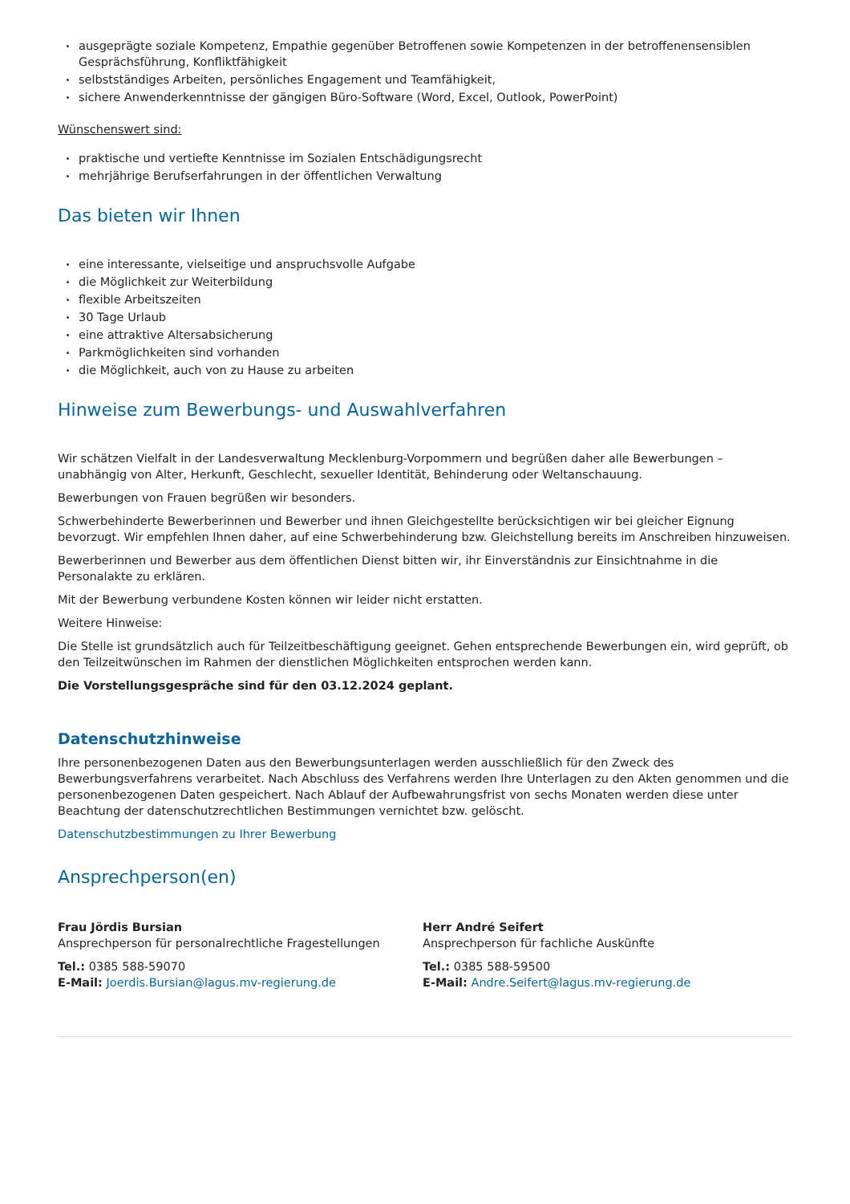ausgeprägte soziale Kompetenz, Empathie gegenüber Betroffenen sowie Kompetenzen in der betroffenensensiblen Gesprächsführung, Konfliktfähigkeit
selbstständiges Arbeiten, persönliches Engagement und Teamfähigkeit,
sichere Anwenderkenntnisse der gängigen Büro-Software (Word, Excel, Outlook, PowerPoint)
Wünschenswert sind:
praktische und vertiefte Kenntnisse im Sozialen Entschädigungsrecht
mehrjährige Berufserfahrungen in der öffentlichen Verwaltung
Das bieten wir Ihnen
eine interessante, vielseitige und anspruchsvolle Aufgabe
die Möglichkeit zur Weiterbildung
flexible Arbeitszeiten
30 Tage Urlaub
eine attraktive Altersabsicherung
Parkmöglichkeiten sind vorhanden
die Möglichkeit, auch von zu Hause zu arbeiten
Hinweise zum Bewerbungs- und Auswahlverfahren
Wir schätzen Vielfalt in der Landesverwaltung Mecklenburg-Vorpommern und begrüßen daher alle Bewerbungen – unabhängig von Alter, Herkunft, Geschlecht, sexueller Identität, Behinderung oder Weltanschauung.
Bewerbungen von Frauen begrüßen wir besonders.
Schwerbehinderte Bewerberinnen und Bewerber und ihnen Gleichgestellte berücksichtigen wir bei gleicher Eignung bevorzugt. Wir empfehlen Ihnen daher, auf eine Schwerbehinderung bzw. Gleichstellung bereits im Anschreiben hinzuweisen.
Bewerberinnen und Bewerber aus dem öffentlichen Dienst bitten wir, ihr Einverständnis zur Einsichtnahme in die Personalakte zu erklären.
Mit der Bewerbung verbundene Kosten können wir leider nicht erstatten.
Weitere Hinweise:
Die Stelle ist grundsätzlich auch für Teilzeitbeschäftigung geeignet. Gehen entsprechende Bewerbungen ein, wird geprüft, ob den Teilzeitwünschen im Rahmen der dienstlichen Möglichkeiten entsprochen werden kann.
Die Vorstellungsgespräche sind für den 03.12.2024 geplant.
Datenschutzhinweise
Ihre personenbezogenen Daten aus den Bewerbungsunterlagen werden ausschließlich für den Zweck des Bewerbungsverfahrens verarbeitet. Nach Abschluss des Verfahrens werden Ihre Unterlagen zu den Akten genommen und die personenbezogenen Daten gespeichert. Nach Ablauf der Aufbewahrungsfrist von sechs Monaten werden diese unter Beachtung der datenschutzrechtlichen Bestimmungen vernichtet bzw. gelöscht.
Datenschutzbestimmungen zu Ihrer Bewerbung
Ansprechperson(en)
Frau Jördis Bursian
Ansprechperson für personalrechtliche Fragestellungen
Tel.: 0385 588-59070
E-Mail: Joerdis.Bursian@lagus.mv-regierung.de
Herr André Seifert
Ansprechperson für fachliche Auskünfte
Tel.: 0385 588-59500
E-Mail: Andre.Seifert@lagus.mv-regierung.de